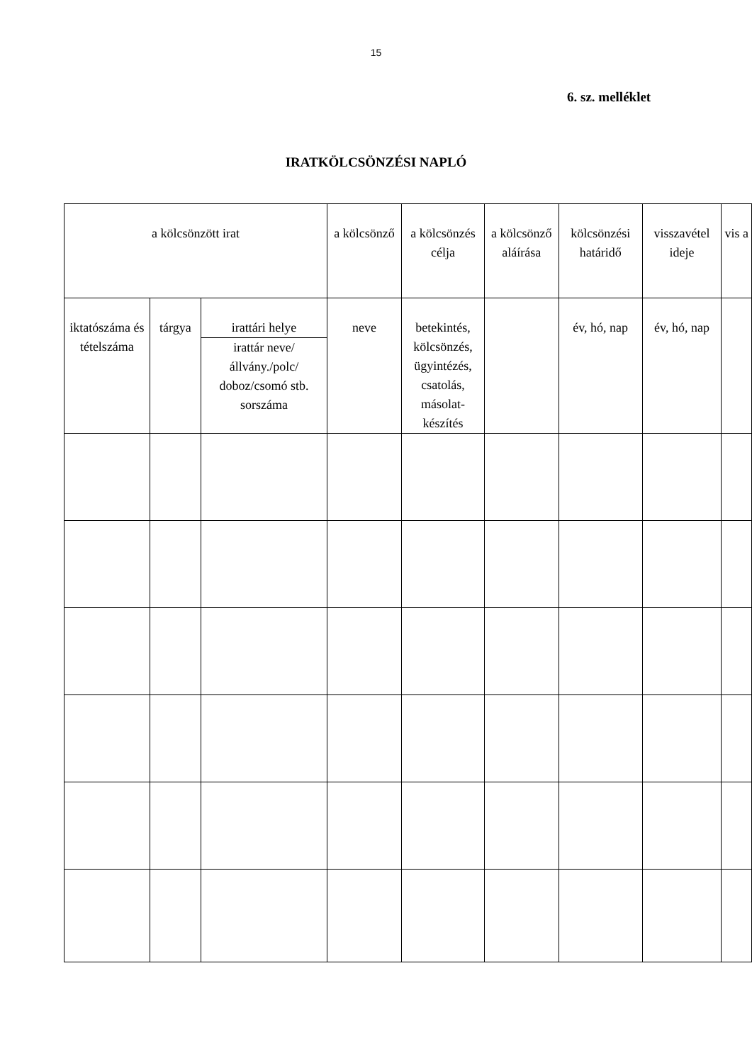15
6. sz. melléklet
IRATKÖLCSÖNZÉSI NAPLÓ
| a kölcsönzött irat | | | a kölcsönző | a kölcsönzés célja | a kölcsönző aláírása | kölcsönzési határidő | visszavétel ideje | vis a |
| iktatószáma és tételszáma | tárgya | irattári helye irattár neve/állvány./polc/ doboz/csomó stb. sorszáma | neve | betekintés, kölcsönzés, ügyintézés, csatolás, másolat-készítés | | év, hó, nap | év, hó, nap | |